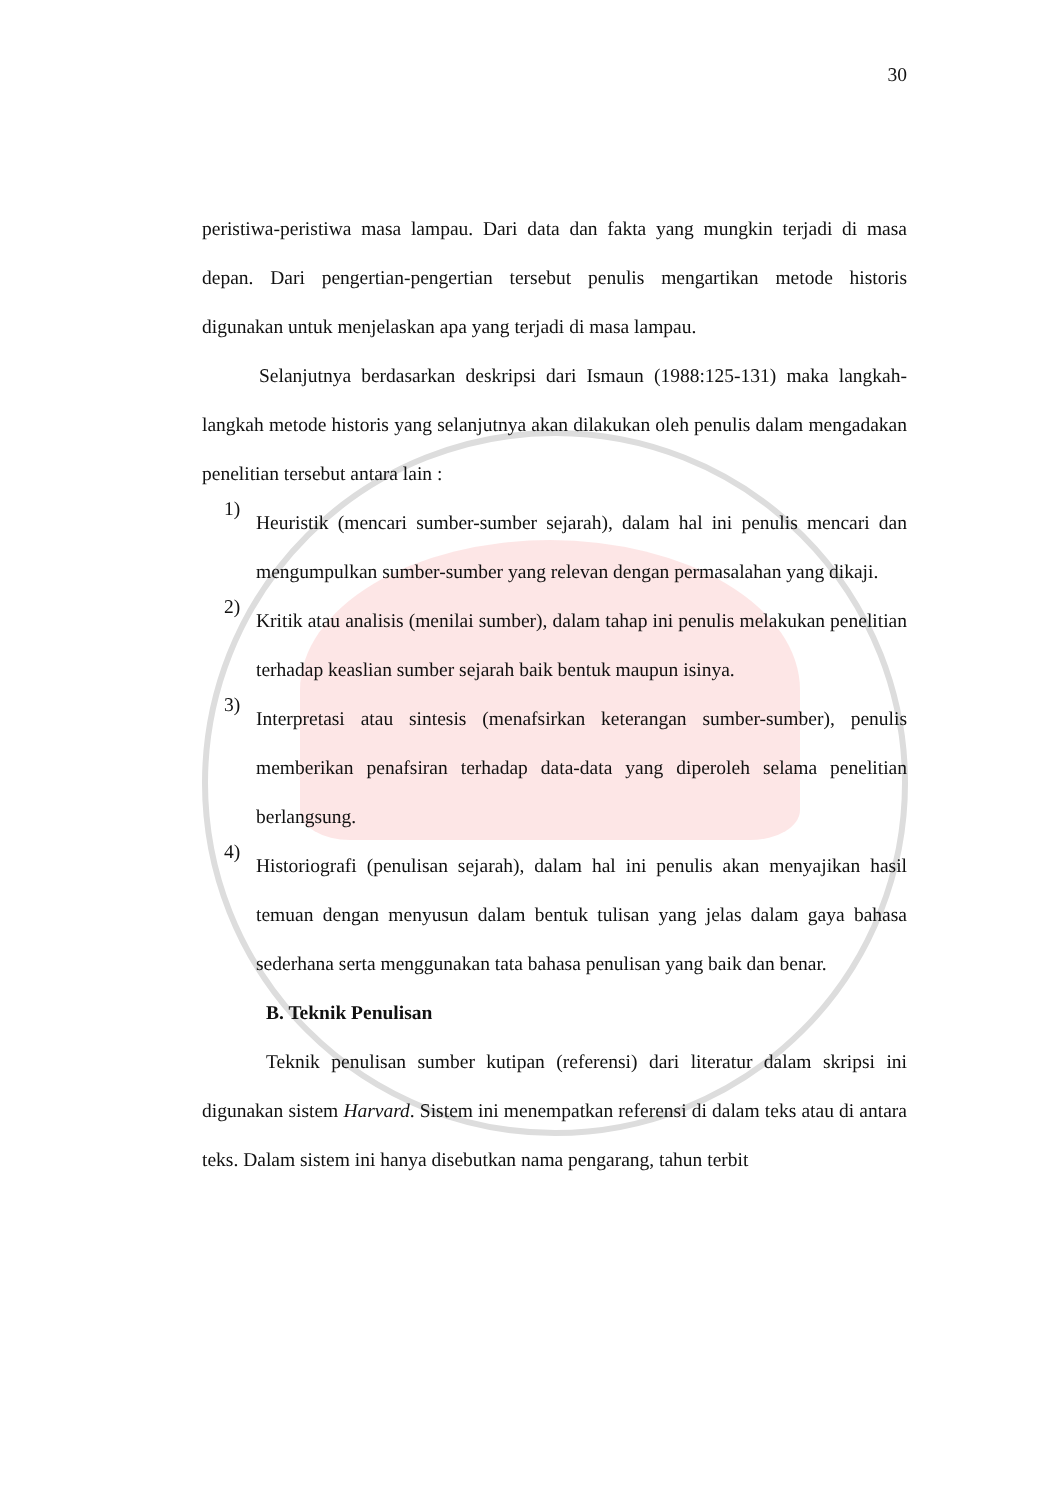30
peristiwa-peristiwa masa lampau. Dari data dan fakta yang mungkin terjadi di masa depan. Dari pengertian-pengertian tersebut penulis mengartikan metode historis digunakan untuk menjelaskan apa yang terjadi di masa lampau.
Selanjutnya berdasarkan deskripsi dari Ismaun (1988:125-131) maka langkah-langkah metode historis yang selanjutnya akan dilakukan oleh penulis dalam mengadakan penelitian tersebut antara lain :
1)
Heuristik (mencari sumber-sumber sejarah), dalam hal ini penulis mencari dan mengumpulkan sumber-sumber yang relevan dengan permasalahan yang dikaji.
2)
Kritik atau analisis (menilai sumber), dalam tahap ini penulis melakukan penelitian terhadap keaslian sumber sejarah baik bentuk maupun isinya.
3)
Interpretasi atau sintesis (menafsirkan keterangan sumber-sumber), penulis memberikan penafsiran terhadap data-data yang diperoleh selama penelitian berlangsung.
4)
Historiografi (penulisan sejarah), dalam hal ini penulis akan menyajikan hasil temuan dengan menyusun dalam bentuk tulisan yang jelas dalam gaya bahasa sederhana serta menggunakan tata bahasa penulisan yang baik dan benar.
B. Teknik Penulisan
Teknik penulisan sumber kutipan (referensi) dari literatur dalam skripsi ini digunakan sistem Harvard. Sistem ini menempatkan referensi di dalam teks atau di antara teks. Dalam sistem ini hanya disebutkan nama pengarang, tahun terbit